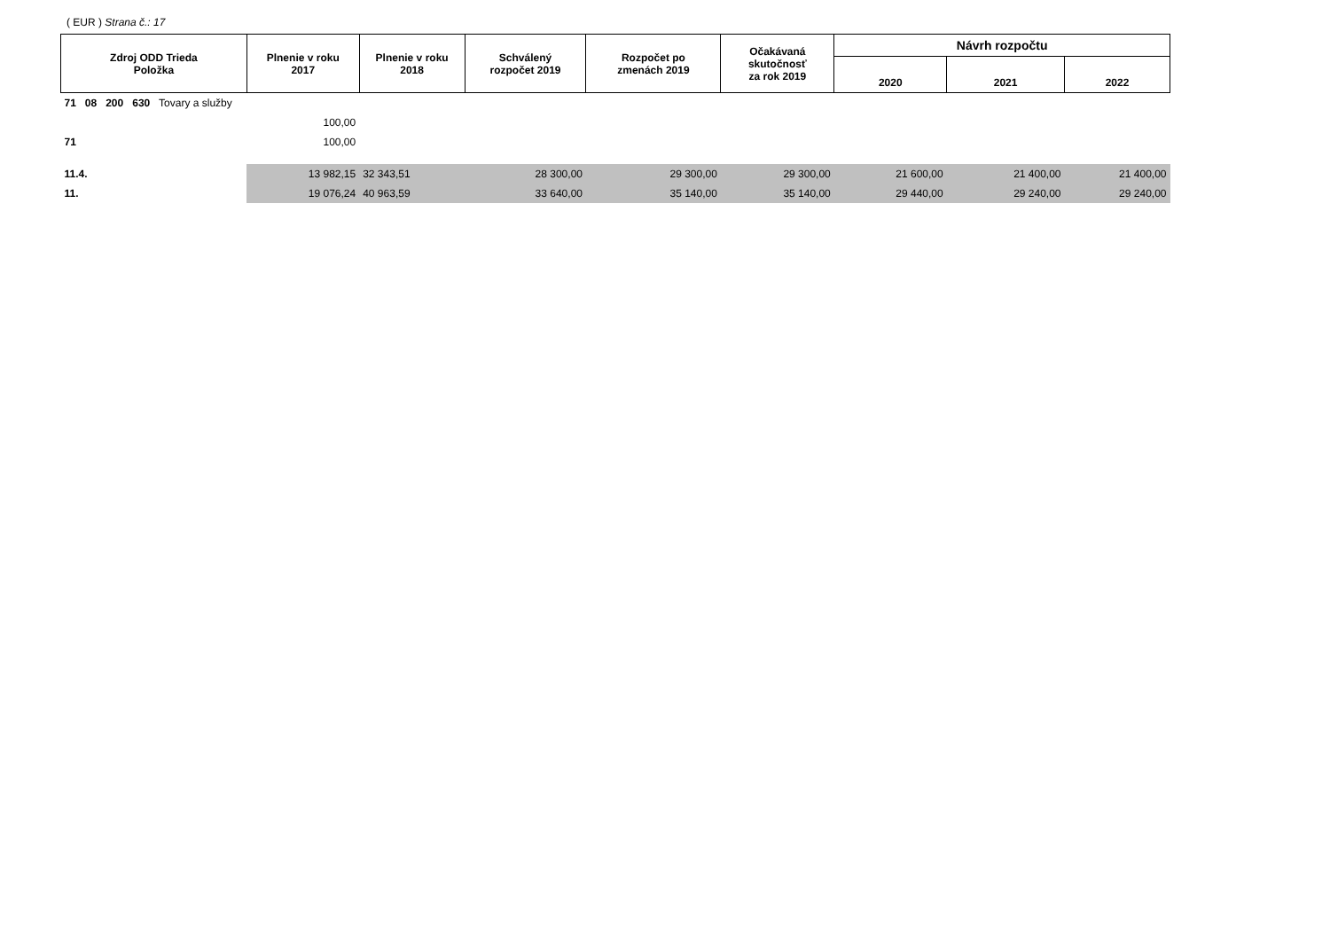( EUR ) Strana č.: 17
| Zdroj ODD Trieda Položka | Plnenie v roku 2017 | Plnenie v roku 2018 | Schválený rozpočet 2019 | Rozpočet po zmenách 2019 | Očakávaná skutočnosť za rok 2019 | Návrh rozpočtu | | |
| --- | --- | --- | --- | --- | --- | --- | --- | --- |
| | | | | | | 2020 | 2021 | 2022 |
| 71 08 200 630 Tovary a služby | | | | | | | | |
| | 100,00 | | | | | | | |
| 71 | 100,00 | | | | | | | |
| 11.4. | 13 982,15 | 32 343,51 | 28 300,00 | 29 300,00 | 29 300,00 | 21 600,00 | 21 400,00 | 21 400,00 |
| 11. | 19 076,24 | 40 963,59 | 33 640,00 | 35 140,00 | 35 140,00 | 29 440,00 | 29 240,00 | 29 240,00 |